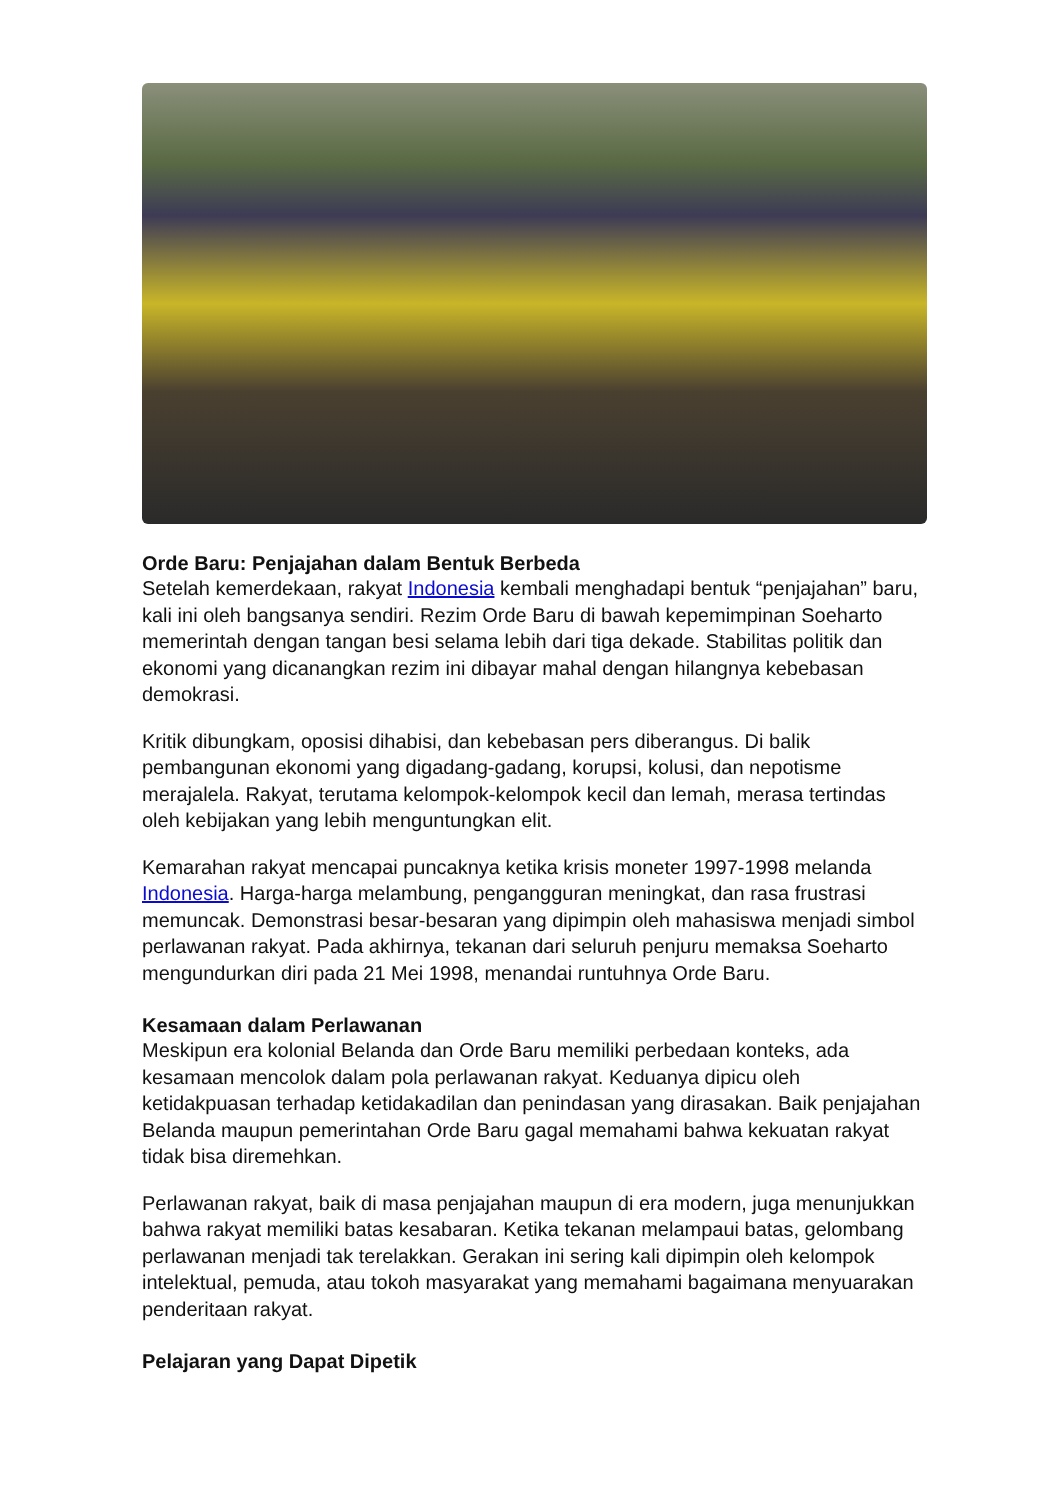Orde Baru: Penjajahan dalam Bentuk Berbeda
Setelah kemerdekaan, rakyat Indonesia kembali menghadapi bentuk “penjajahan” baru, kali ini oleh bangsanya sendiri. Rezim Orde Baru di bawah kepemimpinan Soeharto memerintah dengan tangan besi selama lebih dari tiga dekade. Stabilitas politik dan ekonomi yang dicanangkan rezim ini dibayar mahal dengan hilangnya kebebasan demokrasi.
Kritik dibungkam, oposisi dihabisi, dan kebebasan pers diberangus. Di balik pembangunan ekonomi yang digadang-gadang, korupsi, kolusi, dan nepotisme merajalela. Rakyat, terutama kelompok-kelompok kecil dan lemah, merasa tertindas oleh kebijakan yang lebih menguntungkan elit.
Kemarahan rakyat mencapai puncaknya ketika krisis moneter 1997-1998 melanda Indonesia. Harga-harga melambung, pengangguran meningkat, dan rasa frustrasi memuncak. Demonstrasi besar-besaran yang dipimpin oleh mahasiswa menjadi simbol perlawanan rakyat. Pada akhirnya, tekanan dari seluruh penjuru memaksa Soeharto mengundurkan diri pada 21 Mei 1998, menandai runtuhnya Orde Baru.
Kesamaan dalam Perlawanan
Meskipun era kolonial Belanda dan Orde Baru memiliki perbedaan konteks, ada kesamaan mencolok dalam pola perlawanan rakyat. Keduanya dipicu oleh ketidakpuasan terhadap ketidakadilan dan penindasan yang dirasakan. Baik penjajahan Belanda maupun pemerintahan Orde Baru gagal memahami bahwa kekuatan rakyat tidak bisa diremehkan.
Perlawanan rakyat, baik di masa penjajahan maupun di era modern, juga menunjukkan bahwa rakyat memiliki batas kesabaran. Ketika tekanan melampaui batas, gelombang perlawanan menjadi tak terelakkan. Gerakan ini sering kali dipimpin oleh kelompok intelektual, pemuda, atau tokoh masyarakat yang memahami bagaimana menyuarakan penderitaan rakyat.
Pelajaran yang Dapat Dipetik